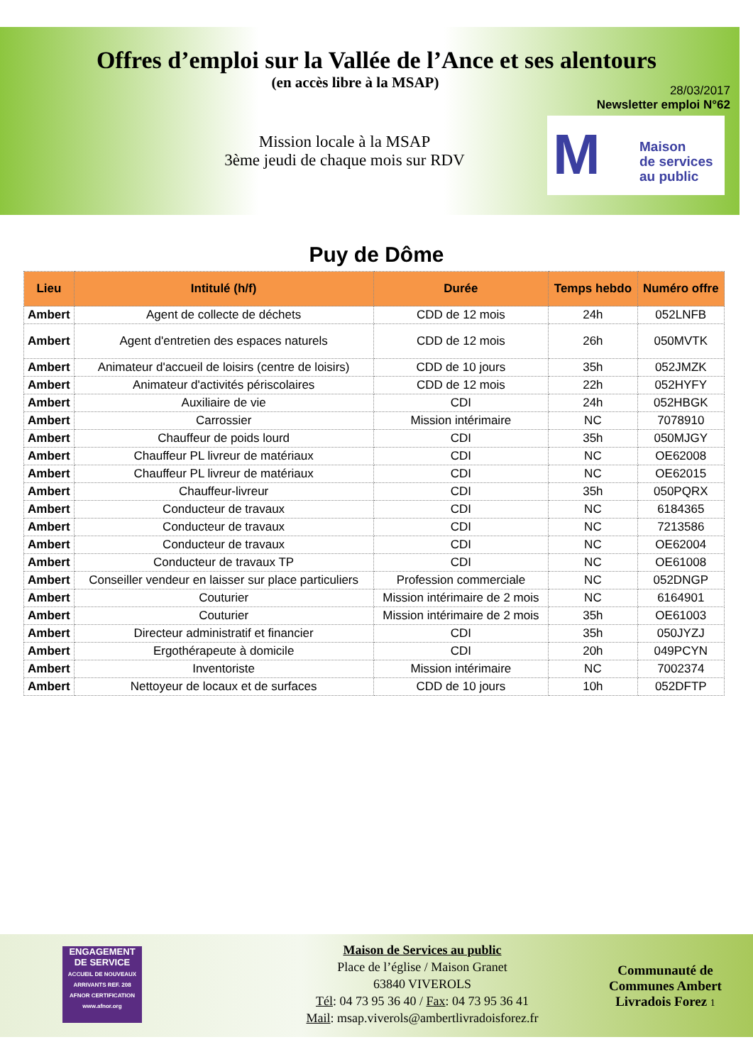Offres d’emploi sur la Vallée de l’Ance et ses alentours
(en accès libre à la MSAP)
28/03/2017
Newsletter emploi N°62
Mission locale à la MSAP
3ème jeudi de chaque mois sur RDV
M Maison
de services
au public
Puy de Dôme
| Lieu | Intitulé (h/f) | Durée | Temps hebdo | Numéro offre |
| --- | --- | --- | --- | --- |
| Ambert | Agent de collecte de déchets | CDD de 12 mois | 24h | 052LNFB |
| Ambert | Agent d'entretien des espaces naturels | CDD de 12 mois | 26h | 050MVTK |
| Ambert | Animateur d'accueil de loisirs (centre de loisirs) | CDD de 10 jours | 35h | 052JMZK |
| Ambert | Animateur d'activités périscolaires | CDD de 12 mois | 22h | 052HYFY |
| Ambert | Auxiliaire de vie | CDI | 24h | 052HBGK |
| Ambert | Carrossier | Mission intérimaire | NC | 7078910 |
| Ambert | Chauffeur de poids lourd | CDI | 35h | 050MJGY |
| Ambert | Chauffeur PL livreur de matériaux | CDI | NC | OE62008 |
| Ambert | Chauffeur PL livreur de matériaux | CDI | NC | OE62015 |
| Ambert | Chauffeur-livreur | CDI | 35h | 050PQRX |
| Ambert | Conducteur de travaux | CDI | NC | 6184365 |
| Ambert | Conducteur de travaux | CDI | NC | 7213586 |
| Ambert | Conducteur de travaux | CDI | NC | OE62004 |
| Ambert | Conducteur de travaux TP | CDI | NC | OE61008 |
| Ambert | Conseiller vendeur en laisser sur place particuliers | Profession commerciale | NC | 052DNGP |
| Ambert | Couturier | Mission intérimaire de 2 mois | NC | 6164901 |
| Ambert | Couturier | Mission intérimaire de 2 mois | 35h | OE61003 |
| Ambert | Directeur administratif et financier | CDI | 35h | 050JYZJ |
| Ambert | Ergothérapeute à domicile | CDI | 20h | 049PCYN |
| Ambert | Inventoriste | Mission intérimaire | NC | 7002374 |
| Ambert | Nettoyeur de locaux et de surfaces | CDD de 10 jours | 10h | 052DFTP |
ENGAGEMENT DE SERVICE
ACCUEIL DE NOUVEAUX ARRIVANTS REF. 208
AFNOR CERTIFICATION
www.afnor.org
Maison de Services au public
Place de l’église / Maison Granet
63840 VIVEROLS
Tél: 04 73 95 36 40 / Fax: 04 73 95 36 41
Mail: msap.viverols@ambertlivradoisforez.fr
Communauté de Communes Ambert Livradois Forez 1